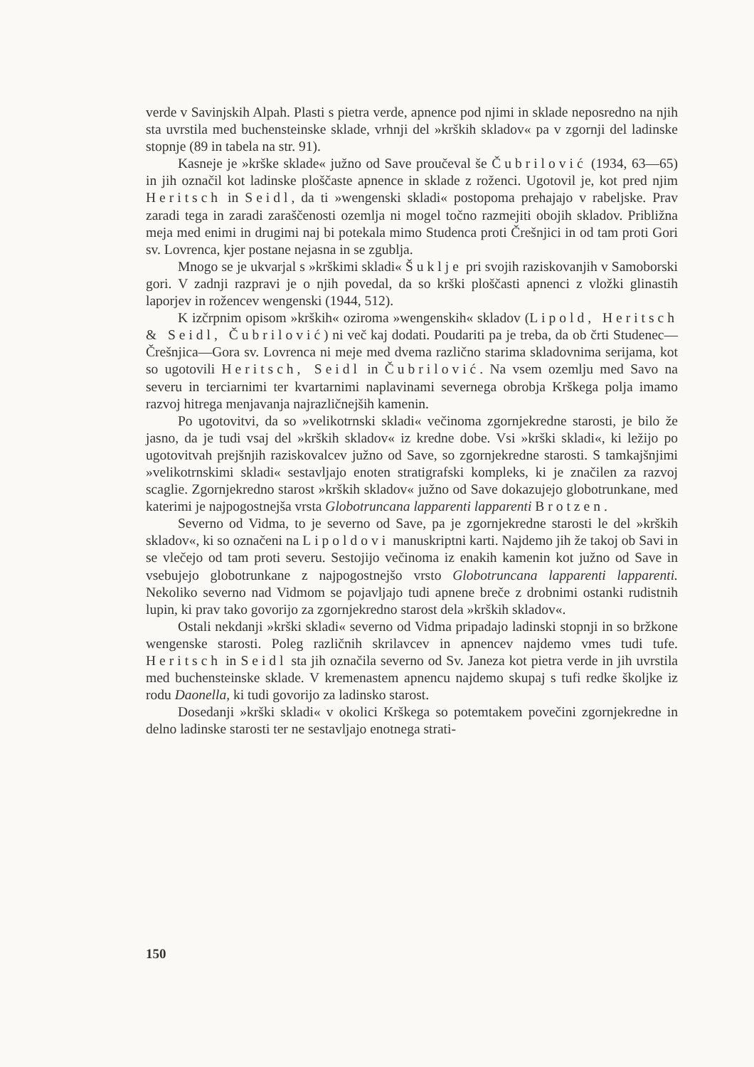verde v Savinjskih Alpah. Plasti s pietra verde, apnence pod njimi in sklade neposredno na njih sta uvrstila med buchensteinske sklade, vrhnji del »krških skladov« pa v zgornji del ladinske stopnje (89 in tabela na str. 91).
Kasneje je »krške sklade« južno od Save proučeval še Čubrilović (1934, 63—65) in jih označil kot ladinske ploščaste apnence in sklade z roženci. Ugotovil je, kot pred njim Heritsch in Seidl, da ti »wengenski skladi« postopoma prehajajo v rabeljske. Prav zaradi tega in zaradi zaraščenosti ozemlja ni mogel točno razmejiti obojih skladov. Približna meja med enimi in drugimi naj bi potekala mimo Studenca proti Črešnjici in od tam proti Gori sv. Lovrenca, kjer postane nejasna in se zgublja.
Mnogo se je ukvarjal s »krškimi skladi« Šuklje pri svojih raziskovanjih v Samoborski gori. V zadnji razpravi je o njih povedal, da so krški ploščasti apnenci z vložki glinastih laporjev in rožencev wengenski (1944, 512).
K izčrpnim opisom »krških« oziroma »wengenskih« skladov (Lipold, Heritsch & Seidl, Čubrilović) ni več kaj dodati. Poudariti pa je treba, da ob črti Studenec—Črešnjica—Gora sv. Lovrenca ni meje med dvema različno starima skladovnima serijama, kot so ugotovili Heritsch, Seidl in Čubrilović. Na vsem ozemlju med Savo na severu in terciarnimi ter kvartarnimi naplavinami severnega obrobja Krškega polja imamo razvoj hitrega menjavanja najrazličnejših kamenin.
Po ugotovitvi, da so »velikotrnski skladi« večinoma zgornjekredne starosti, je bilo že jasno, da je tudi vsaj del »krških skladov« iz kredne dobe. Vsi »krški skladi«, ki ležijo po ugotovitvah prejšnjih raziskovalcev južno od Save, so zgornjekredne starosti. S tamkajšnjimi »velikotrnskimi skladi« sestavljajo enoten stratigrafski kompleks, ki je značilen za razvoj scaglie. Zgornjekredno starost »krških skladov« južno od Save dokazujejo globotrunkane, med katerimi je najpogostnejša vrsta Globotruncana lapparenti lapparenti Brotzen.
Severno od Vidma, to je severno od Save, pa je zgornjekredne starosti le del »krških skladov«, ki so označeni na Lipoldovi manuskriptni karti. Najdemo jih že takoj ob Savi in se vlečejo od tam proti severu. Sestojijo večinoma iz enakih kamenin kot južno od Save in vsebujejo globotrunkane z najpogostnejšo vrsto Globotruncana lapparenti lapparenti. Nekoliko severno nad Vidmom se pojavljajo tudi apnene breče z drobnimi ostanki rudistnih lupin, ki prav tako govorijo za zgornjekredno starost dela »krških skladov«.
Ostali nekdanji »krški skladi« severno od Vidma pripadajo ladinski stopnji in so bržkone wengenske starosti. Poleg različnih skrilavcev in apnencev najdemo vmes tudi tufe. Heritsch in Seidl sta jih označila severno od Sv. Janeza kot pietra verde in jih uvrstila med buchensteinske sklade. V kremenastem apnencu najdemo skupaj s tufi redke školjke iz rodu Daonella, ki tudi govorijo za ladinsko starost.
Dosedanji »krški skladi« v okolici Krškega so potemtakem povečini zgornjekredne in delno ladinske starosti ter ne sestavljajo enotnega strati-
150